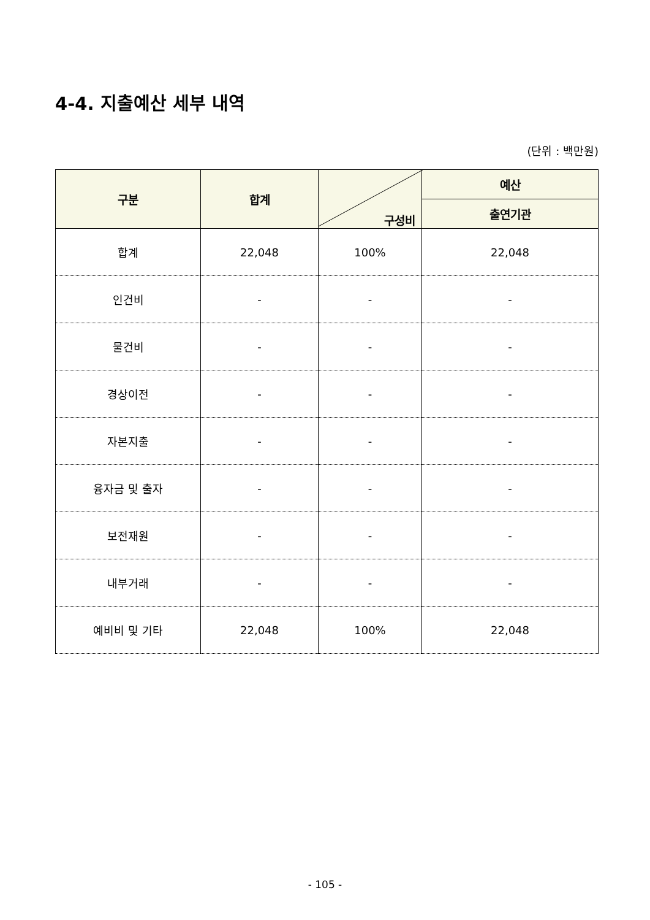4-4. 지출예산 세부 내역
(단위 : 백만원)
| 구분 | 합계 | 구성비 | 예산 |
| --- | --- | --- | --- |
| | | | 출연기관 |
| 합계 | 22,048 | 100% | 22,048 |
| 인건비 | - | - | - |
| 물건비 | - | - | - |
| 경상이전 | - | - | - |
| 자본지출 | - | - | - |
| 융자금 및 출자 | - | - | - |
| 보전재원 | - | - | - |
| 내부거래 | - | - | - |
| 예비비 및 기타 | 22,048 | 100% | 22,048 |
- 105 -